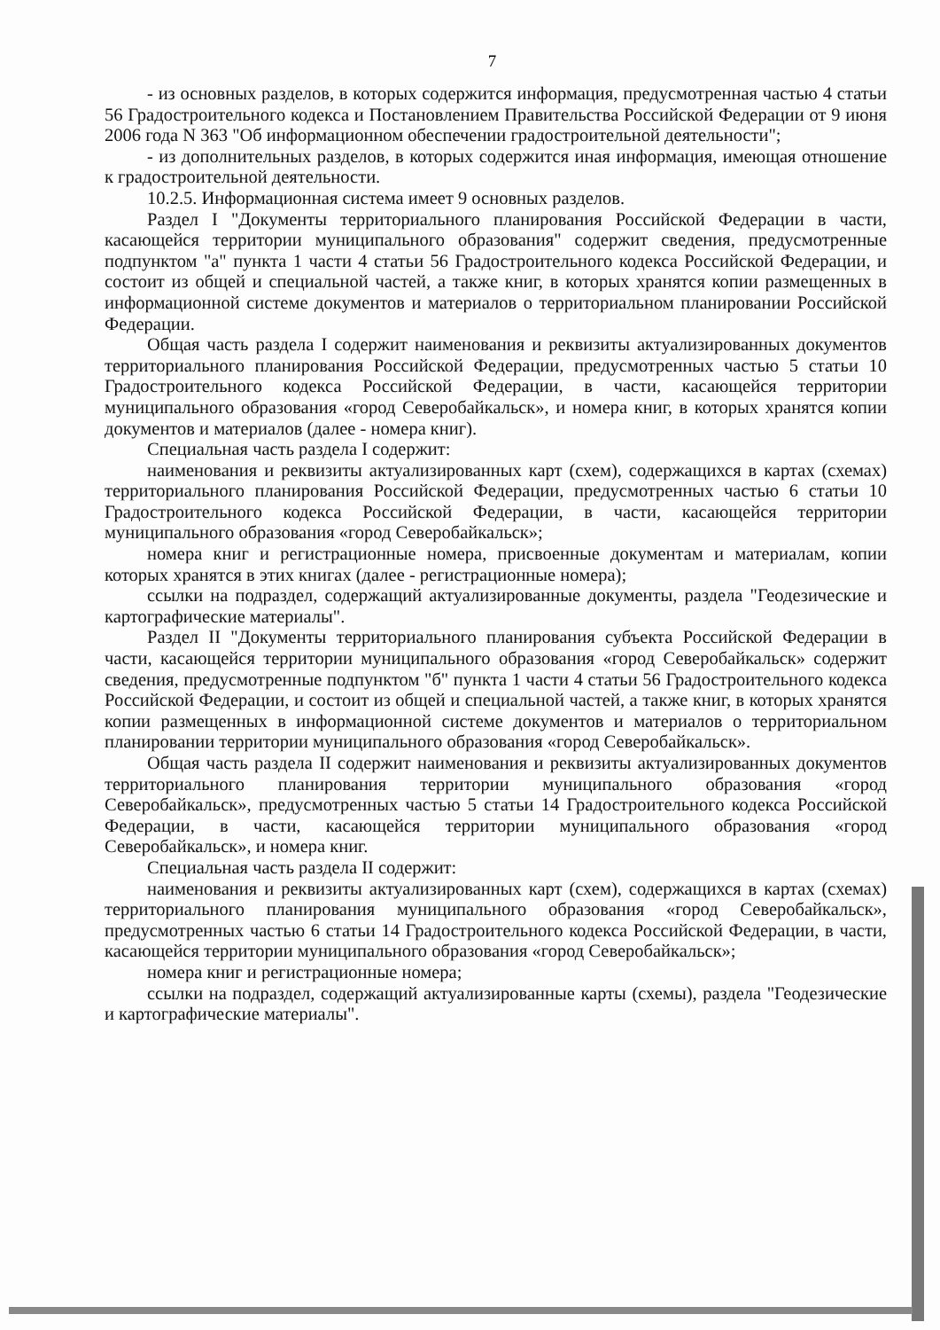7
- из основных разделов, в которых содержится информация, предусмотренная частью 4 статьи 56 Градостроительного кодекса и Постановлением Правительства Российской Федерации от 9 июня 2006 года N 363 "Об информационном обеспечении градостроительной деятельности";
- из дополнительных разделов, в которых содержится иная информация, имеющая отношение к градостроительной деятельности.
10.2.5. Информационная система имеет 9 основных разделов.
Раздел I "Документы территориального планирования Российской Федерации в части, касающейся территории муниципального образования" содержит сведения, предусмотренные подпунктом "а" пункта 1 части 4 статьи 56 Градостроительного кодекса Российской Федерации, и состоит из общей и специальной частей, а также книг, в которых хранятся копии размещенных в информационной системе документов и материалов о территориальном планировании Российской Федерации.
Общая часть раздела I содержит наименования и реквизиты актуализированных документов территориального планирования Российской Федерации, предусмотренных частью 5 статьи 10 Градостроительного кодекса Российской Федерации, в части, касающейся территории муниципального образования «город Северобайкальск», и номера книг, в которых хранятся копии документов и материалов (далее - номера книг).
Специальная часть раздела I содержит:
наименования и реквизиты актуализированных карт (схем), содержащихся в картах (схемах) территориального планирования Российской Федерации, предусмотренных частью 6 статьи 10 Градостроительного кодекса Российской Федерации, в части, касающейся территории муниципального образования «город Северобайкальск»;
номера книг и регистрационные номера, присвоенные документам и материалам, копии которых хранятся в этих книгах (далее - регистрационные номера);
ссылки на подраздел, содержащий актуализированные документы, раздела "Геодезические и картографические материалы".
Раздел II "Документы территориального планирования субъекта Российской Федерации в части, касающейся территории муниципального образования «город Северобайкальск» содержит сведения, предусмотренные подпунктом "б" пункта 1 части 4 статьи 56 Градостроительного кодекса Российской Федерации, и состоит из общей и специальной частей, а также книг, в которых хранятся копии размещенных в информационной системе документов и материалов о территориальном планировании территории муниципального образования «город Северобайкальск».
Общая часть раздела II содержит наименования и реквизиты актуализированных документов территориального планирования территории муниципального образования «город Северобайкальск», предусмотренных частью 5 статьи 14 Градостроительного кодекса Российской Федерации, в части, касающейся территории муниципального образования «город Северобайкальск», и номера книг.
Специальная часть раздела II содержит:
наименования и реквизиты актуализированных карт (схем), содержащихся в картах (схемах) территориального планирования муниципального образования «город Северобайкальск», предусмотренных частью 6 статьи 14 Градостроительного кодекса Российской Федерации, в части, касающейся территории муниципального образования «город Северобайкальск»;
номера книг и регистрационные номера;
ссылки на подраздел, содержащий актуализированные карты (схемы), раздела "Геодезические и картографические материалы".